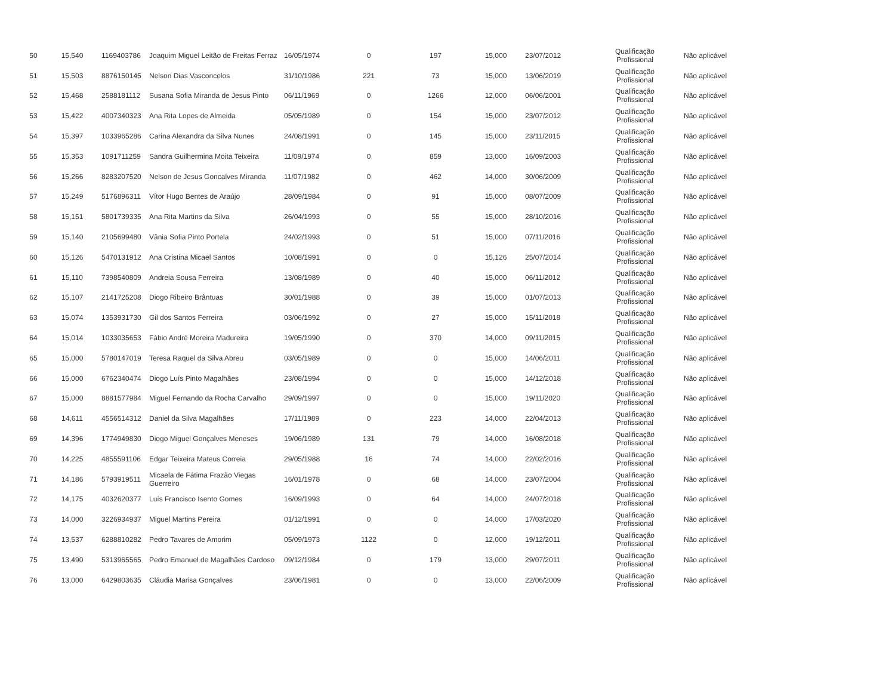| 50 | 15,540 | 1169403786 | Joaquim Miguel Leitão de Freitas Ferraz | 16/05/1974 | 0 | 197 | 15,000 | 23/07/2012 | Qualificação Profissional | Não aplicável |
| 51 | 15,503 | 8876150145 | Nelson Dias Vasconcelos | 31/10/1986 | 221 | 73 | 15,000 | 13/06/2019 | Qualificação Profissional | Não aplicável |
| 52 | 15,468 | 2588181112 | Susana Sofia Miranda de Jesus Pinto | 06/11/1969 | 0 | 1266 | 12,000 | 06/06/2001 | Qualificação Profissional | Não aplicável |
| 53 | 15,422 | 4007340323 | Ana Rita Lopes de Almeida | 05/05/1989 | 0 | 154 | 15,000 | 23/07/2012 | Qualificação Profissional | Não aplicável |
| 54 | 15,397 | 1033965286 | Carina Alexandra da Silva Nunes | 24/08/1991 | 0 | 145 | 15,000 | 23/11/2015 | Qualificação Profissional | Não aplicável |
| 55 | 15,353 | 1091711259 | Sandra Guilhermina Moita Teixeira | 11/09/1974 | 0 | 859 | 13,000 | 16/09/2003 | Qualificação Profissional | Não aplicável |
| 56 | 15,266 | 8283207520 | Nelson de Jesus Goncalves Miranda | 11/07/1982 | 0 | 462 | 14,000 | 30/06/2009 | Qualificação Profissional | Não aplicável |
| 57 | 15,249 | 5176896311 | Vítor Hugo Bentes de Araújo | 28/09/1984 | 0 | 91 | 15,000 | 08/07/2009 | Qualificação Profissional | Não aplicável |
| 58 | 15,151 | 5801739335 | Ana Rita Martins da Silva | 26/04/1993 | 0 | 55 | 15,000 | 28/10/2016 | Qualificação Profissional | Não aplicável |
| 59 | 15,140 | 2105699480 | Vânia Sofia Pinto Portela | 24/02/1993 | 0 | 51 | 15,000 | 07/11/2016 | Qualificação Profissional | Não aplicável |
| 60 | 15,126 | 5470131912 | Ana Cristina Micael Santos | 10/08/1991 | 0 | 0 | 15,126 | 25/07/2014 | Qualificação Profissional | Não aplicável |
| 61 | 15,110 | 7398540809 | Andreia Sousa Ferreira | 13/08/1989 | 0 | 40 | 15,000 | 06/11/2012 | Qualificação Profissional | Não aplicável |
| 62 | 15,107 | 2141725208 | Diogo Ribeiro Brântuas | 30/01/1988 | 0 | 39 | 15,000 | 01/07/2013 | Qualificação Profissional | Não aplicável |
| 63 | 15,074 | 1353931730 | Gil dos Santos Ferreira | 03/06/1992 | 0 | 27 | 15,000 | 15/11/2018 | Qualificação Profissional | Não aplicável |
| 64 | 15,014 | 1033035653 | Fábio André Moreira Madureira | 19/05/1990 | 0 | 370 | 14,000 | 09/11/2015 | Qualificação Profissional | Não aplicável |
| 65 | 15,000 | 5780147019 | Teresa Raquel da Silva Abreu | 03/05/1989 | 0 | 0 | 15,000 | 14/06/2011 | Qualificação Profissional | Não aplicável |
| 66 | 15,000 | 6762340474 | Diogo Luís Pinto Magalhães | 23/08/1994 | 0 | 0 | 15,000 | 14/12/2018 | Qualificação Profissional | Não aplicável |
| 67 | 15,000 | 8881577984 | Miguel Fernando da Rocha Carvalho | 29/09/1997 | 0 | 0 | 15,000 | 19/11/2020 | Qualificação Profissional | Não aplicável |
| 68 | 14,611 | 4556514312 | Daniel da Silva Magalhães | 17/11/1989 | 0 | 223 | 14,000 | 22/04/2013 | Qualificação Profissional | Não aplicável |
| 69 | 14,396 | 1774949830 | Diogo Miguel Gonçalves Meneses | 19/06/1989 | 131 | 79 | 14,000 | 16/08/2018 | Qualificação Profissional | Não aplicável |
| 70 | 14,225 | 4855591106 | Edgar Teixeira Mateus Correia | 29/05/1988 | 16 | 74 | 14,000 | 22/02/2016 | Qualificação Profissional | Não aplicável |
| 71 | 14,186 | 5793919511 | Micaela de Fátima Frazão Viegas Guerreiro | 16/01/1978 | 0 | 68 | 14,000 | 23/07/2004 | Qualificação Profissional | Não aplicável |
| 72 | 14,175 | 4032620377 | Luís Francisco Isento Gomes | 16/09/1993 | 0 | 64 | 14,000 | 24/07/2018 | Qualificação Profissional | Não aplicável |
| 73 | 14,000 | 3226934937 | Miguel Martins Pereira | 01/12/1991 | 0 | 0 | 14,000 | 17/03/2020 | Qualificação Profissional | Não aplicável |
| 74 | 13,537 | 6288810282 | Pedro Tavares de Amorim | 05/09/1973 | 1122 | 0 | 12,000 | 19/12/2011 | Qualificação Profissional | Não aplicável |
| 75 | 13,490 | 5313965565 | Pedro Emanuel de Magalhães Cardoso | 09/12/1984 | 0 | 179 | 13,000 | 29/07/2011 | Qualificação Profissional | Não aplicável |
| 76 | 13,000 | 6429803635 | Cláudia Marisa Gonçalves | 23/06/1981 | 0 | 0 | 13,000 | 22/06/2009 | Qualificação Profissional | Não aplicável |